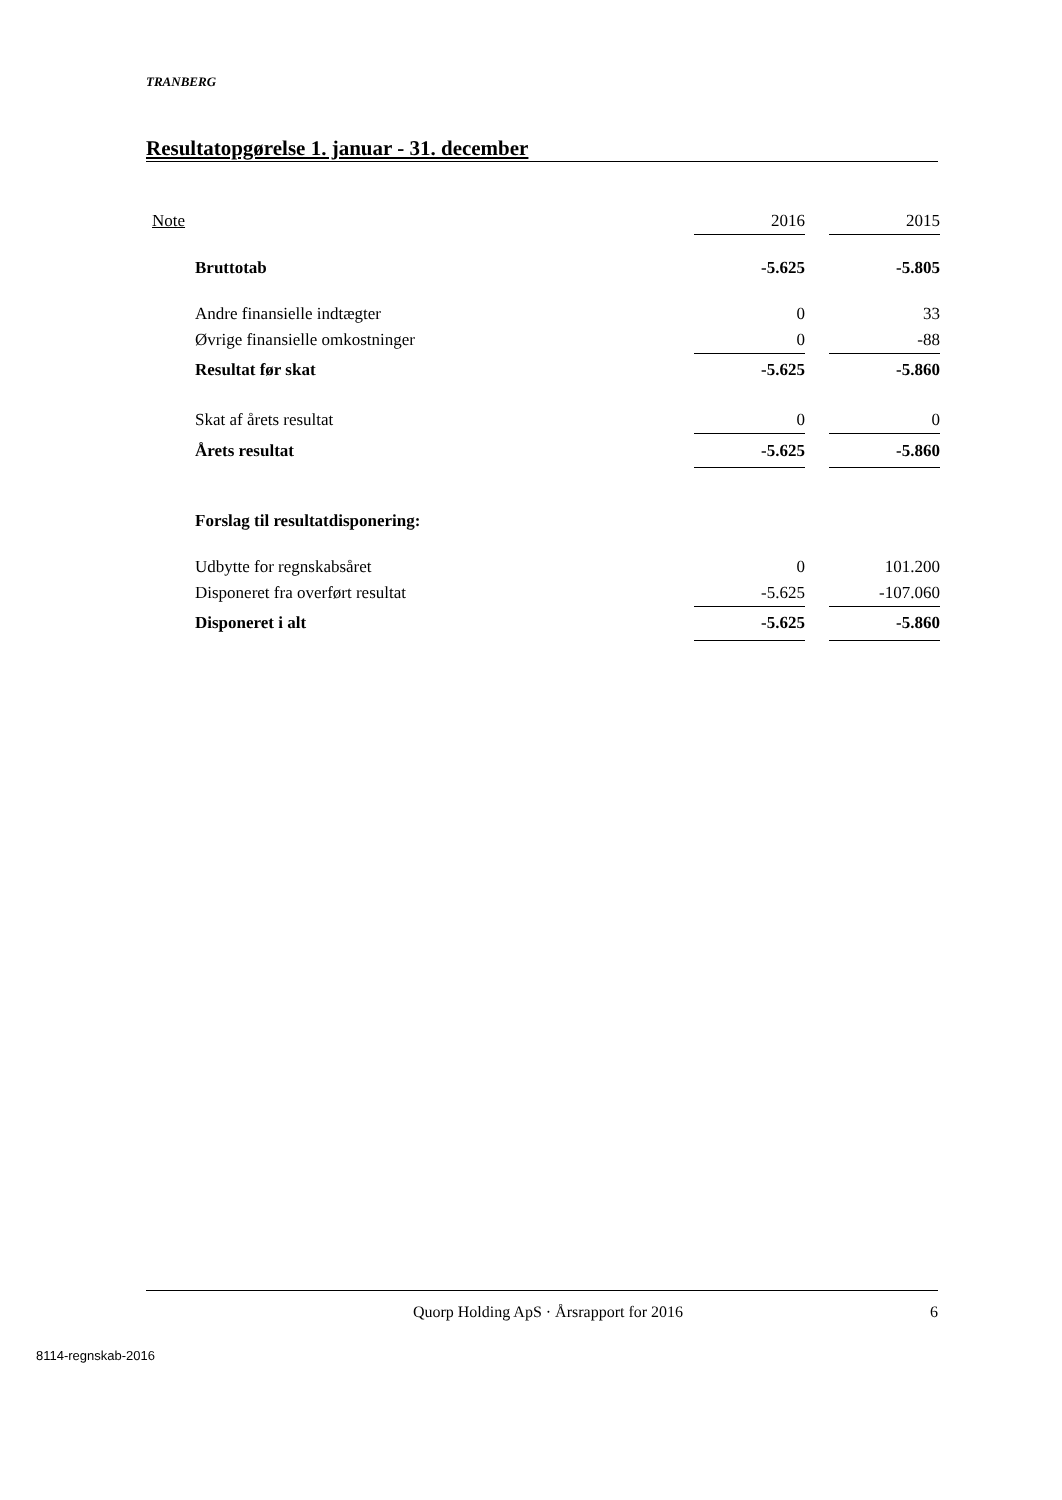TRANBERG
Resultatopgørelse 1. januar - 31. december
| Note | | 2016 | | 2015 |
| Bruttotab | | -5.625 | | -5.805 |
| Andre finansielle indtægter | | 0 | | 33 |
| Øvrige finansielle omkostninger | | 0 | | -88 |
| Resultat før skat | | -5.625 | | -5.860 |
| Skat af årets resultat | | 0 | | 0 |
| Årets resultat | | -5.625 | | -5.860 |
| Forslag til resultatdisponering: | | | | |
| Udbytte for regnskabsåret | | 0 | | 101.200 |
| Disponeret fra overført resultat | | -5.625 | | -107.060 |
| Disponeret i alt | | -5.625 | | -5.860 |
Quorp Holding ApS · Årsrapport for 2016 6
8114-regnskab-2016